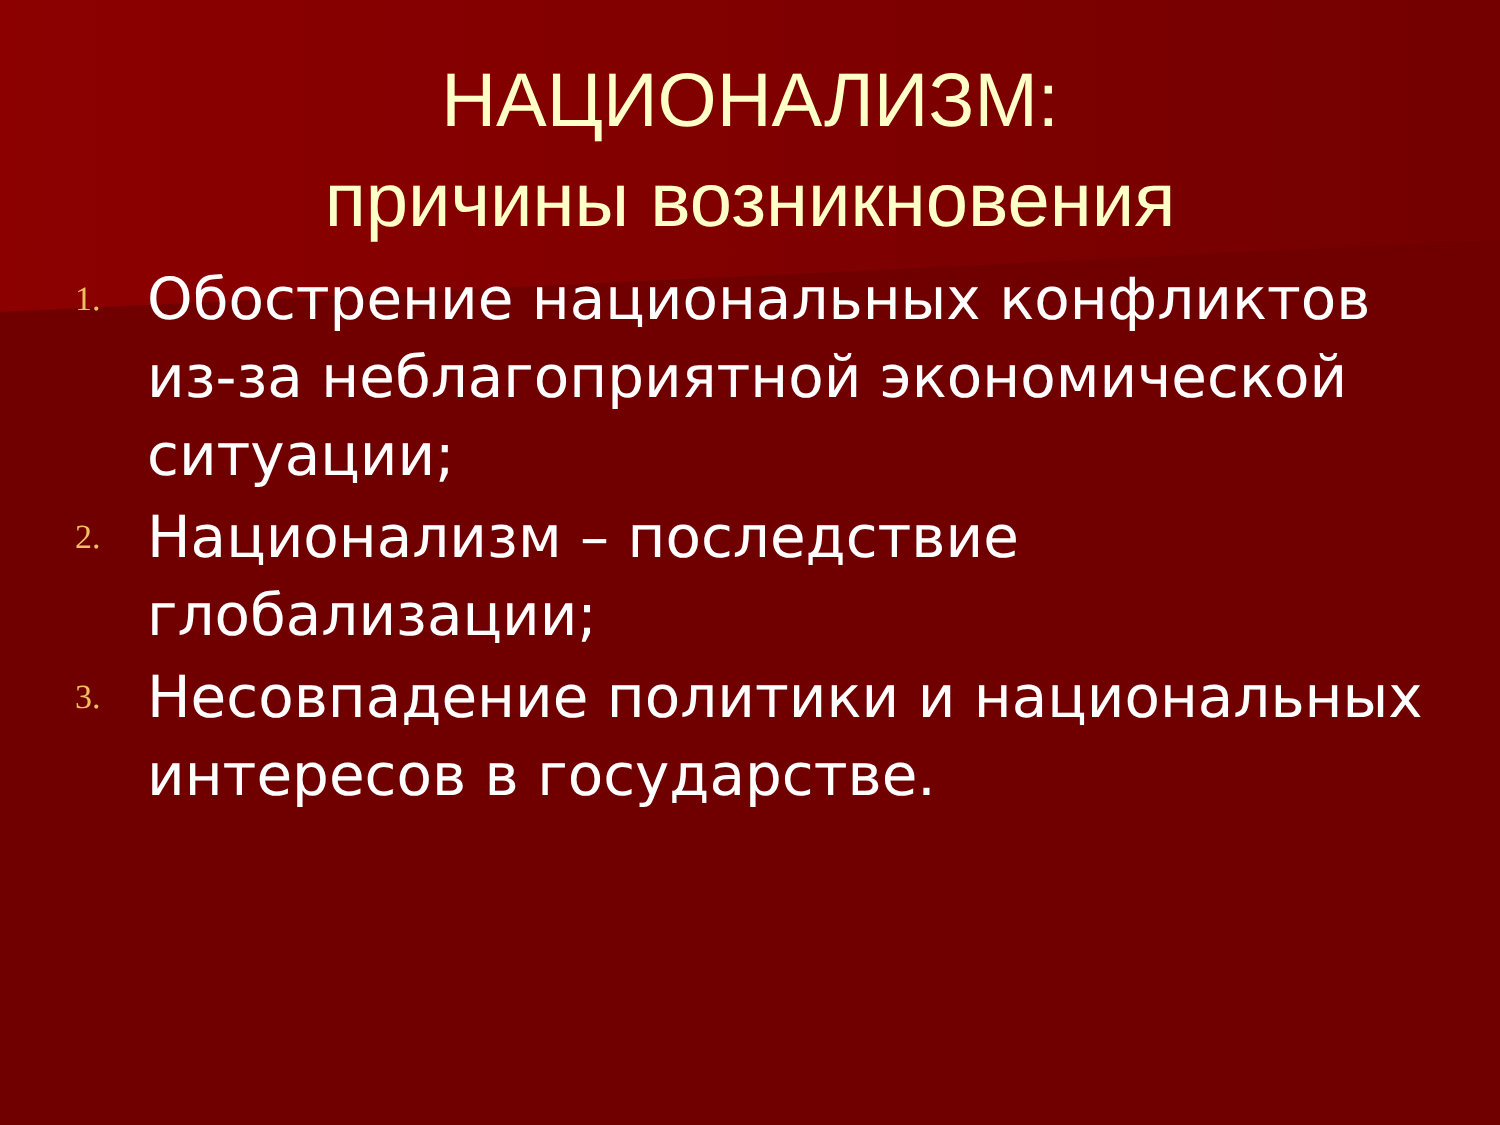НАЦИОНАЛИЗМ:
причины возникновения
1. Обострение национальных конфликтов из-за неблагоприятной экономической ситуации;
2. Национализм – последствие глобализации;
3. Несовпадение политики и национальных интересов в государстве.